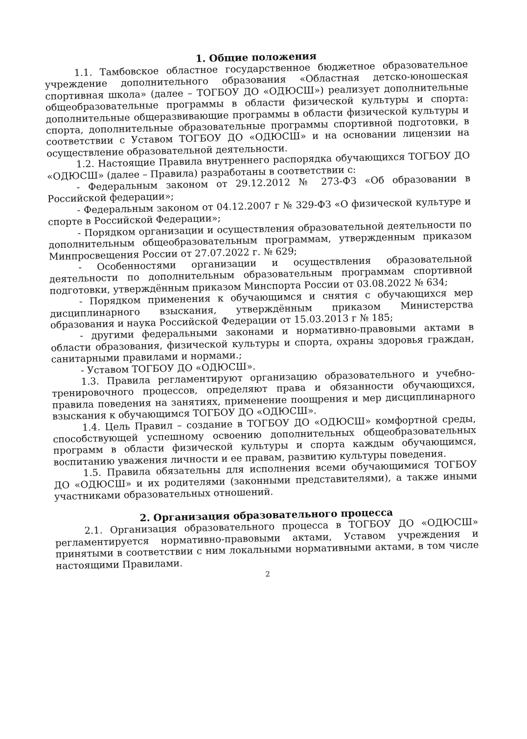1. Общие положения
1.1. Тамбовское областное государственное бюджетное образовательное учреждение дополнительного образования «Областная детско-юношеская спортивная школа» (далее – ТОГБОУ ДО «ОДЮСШ») реализует дополнительные общеобразовательные программы в области физической культуры и спорта: дополнительные общеразвивающие программы в области физической культуры и спорта, дополнительные образовательные программы спортивной подготовки, в соответствии с Уставом ТОГБОУ ДО «ОДЮСШ» и на основании лицензии на осуществление образовательной деятельности.
1.2. Настоящие Правила внутреннего распорядка обучающихся ТОГБОУ ДО «ОДЮСШ» (далее – Правила) разработаны в соответствии с:
- Федеральным законом от 29.12.2012 № 273-ФЗ «Об образовании в Российской федерации»;
- Федеральным законом от 04.12.2007 г № 329-ФЗ «О физической культуре и спорте в Российской Федерации»;
- Порядком организации и осуществления образовательной деятельности по дополнительным общеобразовательным программам, утвержденным приказом Минпросвещения России от 27.07.2022 г. № 629;
- Особенностями организации и осуществления образовательной деятельности по дополнительным образовательным программам спортивной подготовки, утверждённым приказом Минспорта России от 03.08.2022 № 634;
- Порядком применения к обучающимся и снятия с обучающихся мер дисциплинарного взыскания, утверждённым приказом Министерства образования и наука Российской Федерации от 15.03.2013 г № 185;
- другими федеральными законами и нормативно-правовыми актами в области образования, физической культуры и спорта, охраны здоровья граждан, санитарными правилами и нормами.;
- Уставом ТОГБОУ ДО «ОДЮСШ».
1.3. Правила регламентируют организацию образовательного и учебно-тренировочного процессов, определяют права и обязанности обучающихся, правила поведения на занятиях, применение поощрения и мер дисциплинарного взыскания к обучающимся ТОГБОУ ДО «ОДЮСШ».
1.4. Цель Правил – создание в ТОГБОУ ДО «ОДЮСШ» комфортной среды, способствующей успешному освоению дополнительных общеобразовательных программ в области физической культуры и спорта каждым обучающимся, воспитанию уважения личности и ее правам, развитию культуры поведения.
1.5. Правила обязательны для исполнения всеми обучающимися ТОГБОУ ДО «ОДЮСШ» и их родителями (законными представителями), а также иными участниками образовательных отношений.
2. Организация образовательного процесса
2.1. Организация образовательного процесса в ТОГБОУ ДО «ОДЮСШ» регламентируется нормативно-правовыми актами, Уставом учреждения и принятыми в соответствии с ним локальными нормативными актами, в том числе настоящими Правилами.
2